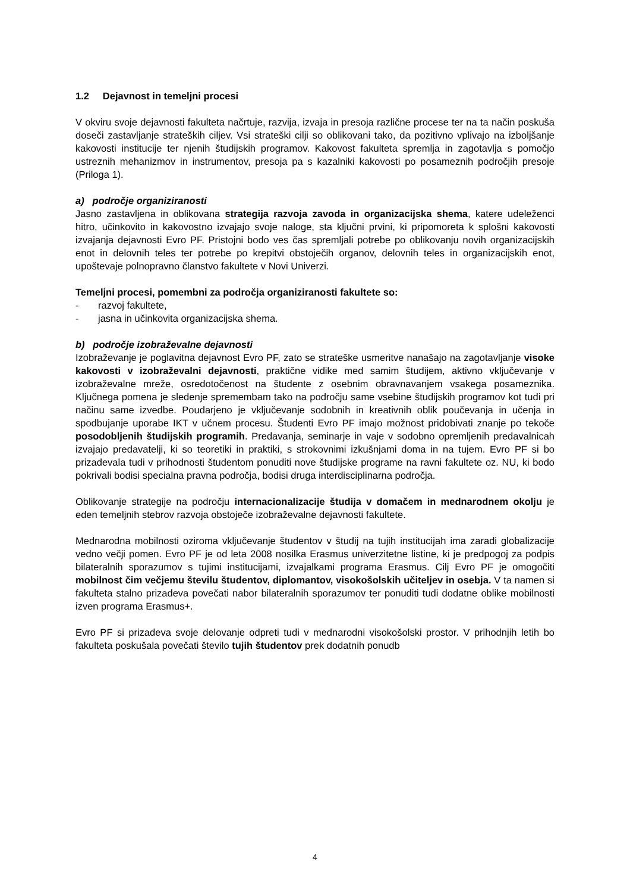1.2 Dejavnost in temeljni procesi
V okviru svoje dejavnosti fakulteta načrtuje, razvija, izvaja in presoja različne procese ter na ta način poskuša doseči zastavljanje strateških ciljev. Vsi strateški cilji so oblikovani tako, da pozitivno vplivajo na izboljšanje kakovosti institucije ter njenih študijskih programov. Kakovost fakulteta spremlja in zagotavlja s pomočjo ustreznih mehanizmov in instrumentov, presoja pa s kazalniki kakovosti po posameznih področjih presoje (Priloga 1).
a) področje organiziranosti
Jasno zastavljena in oblikovana strategija razvoja zavoda in organizacijska shema, katere udeleženci hitro, učinkovito in kakovostno izvajajo svoje naloge, sta ključni prvini, ki pripomoreta k splošni kakovosti izvajanja dejavnosti Evro PF. Pristojni bodo ves čas spremljali potrebe po oblikovanju novih organizacijskih enot in delovnih teles ter potrebe po krepitvi obstoječih organov, delovnih teles in organizacijskih enot, upoštevaje polnopravno članstvo fakultete v Novi Univerzi.
Temeljni procesi, pomembni za področja organiziranosti fakultete so:
- razvoj fakultete,
- jasna in učinkovita organizacijska shema.
b) področje izobraževalne dejavnosti
Izobraževanje je poglavitna dejavnost Evro PF, zato se strateške usmeritve nanašajo na zagotavljanje visoke kakovosti v izobraževalni dejavnosti, praktične vidike med samim študijem, aktivno vključevanje v izobraževalne mreže, osredotočenost na študente z osebnim obravnavanjem vsakega posameznika. Ključnega pomena je sledenje spremembam tako na področju same vsebine študijskih programov kot tudi pri načinu same izvedbe. Poudarjeno je vključevanje sodobnih in kreativnih oblik poučevanja in učenja in spodbujanje uporabe IKT v učnem procesu. Študenti Evro PF imajo možnost pridobivati znanje po tekoče posodobljenih študijskih programih. Predavanja, seminarje in vaje v sodobno opremljenih predavalnicah izvajajo predavatelji, ki so teoretiki in praktiki, s strokovnimi izkušnjami doma in na tujem. Evro PF si bo prizadevala tudi v prihodnosti študentom ponuditi nove študijske programe na ravni fakultete oz. NU, ki bodo pokrivali bodisi specialna pravna področja, bodisi druga interdisciplinarna področja.
Oblikovanje strategije na področju internacionalizacije študija v domačem in mednarodnem okolju je eden temeljnih stebrov razvoja obstoječe izobraževalne dejavnosti fakultete.
Mednarodna mobilnosti oziroma vključevanje študentov v študij na tujih institucijah ima zaradi globalizacije vedno večji pomen. Evro PF je od leta 2008 nosilka Erasmus univerzitetne listine, ki je predpogoj za podpis bilateralnih sporazumov s tujimi institucijami, izvajalkami programa Erasmus. Cilj Evro PF je omogočiti mobilnost čim večjemu številu študentov, diplomantov, visokošolskih učiteljev in osebja. V ta namen si fakulteta stalno prizadeva povečati nabor bilateralnih sporazumov ter ponuditi tudi dodatne oblike mobilnosti izven programa Erasmus+.
Evro PF si prizadeva svoje delovanje odpreti tudi v mednarodni visokošolski prostor. V prihodnjih letih bo fakulteta poskušala povečati število tujih študentov prek dodatnih ponudb
4